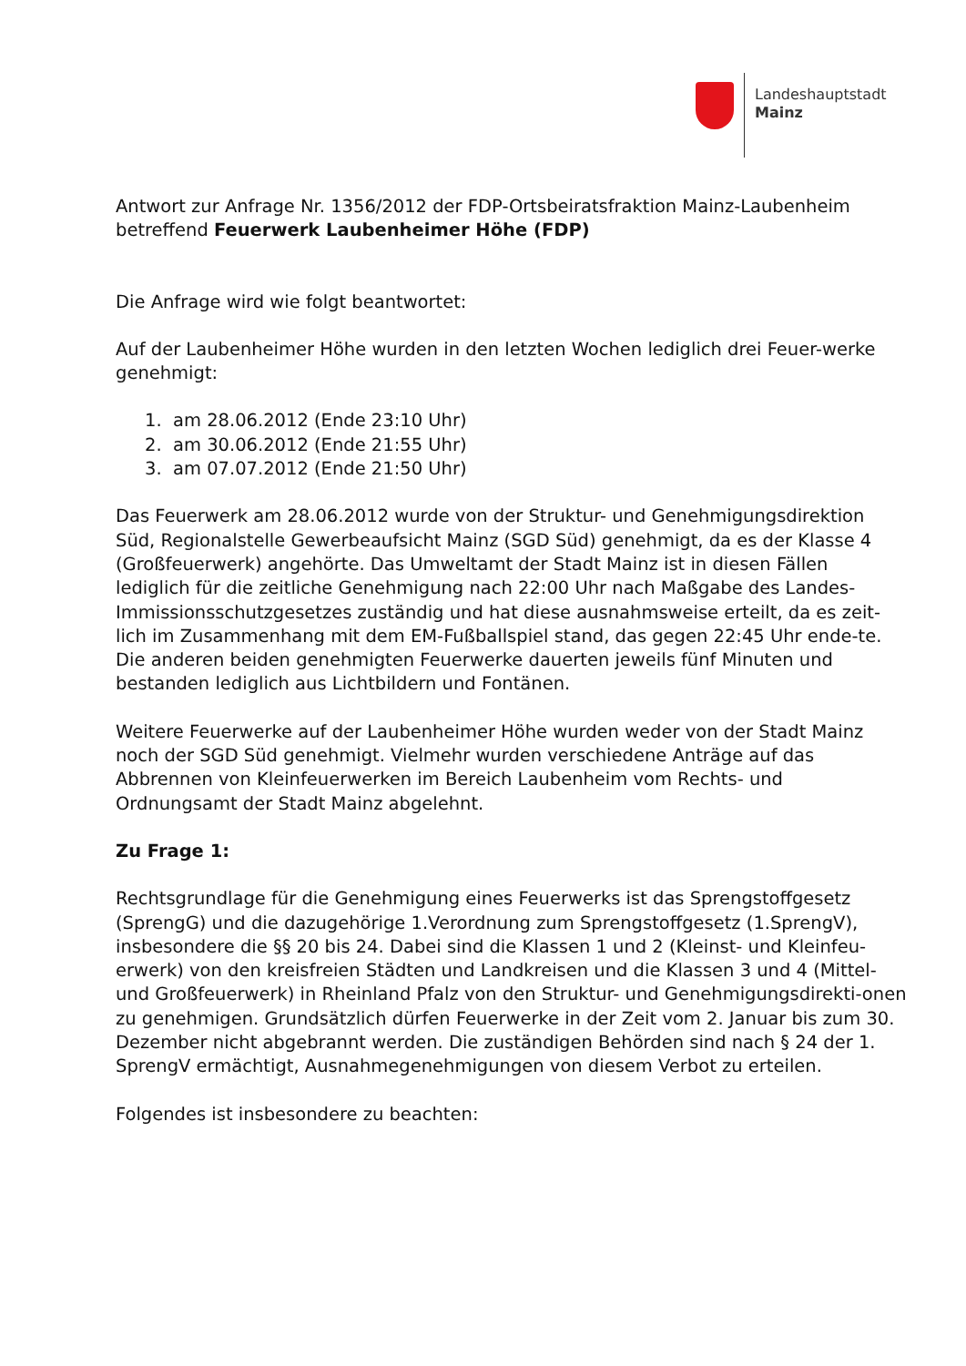Landeshauptstadt
Mainz
Antwort zur Anfrage Nr. 1356/2012 der FDP-Ortsbeiratsfraktion Mainz-Laubenheim betreffend Feuerwerk Laubenheimer Höhe (FDP)
Die Anfrage wird wie folgt beantwortet:
Auf der Laubenheimer Höhe wurden in den letzten Wochen lediglich drei Feuer-werke genehmigt:
1. am 28.06.2012 (Ende 23:10 Uhr)
2. am 30.06.2012 (Ende 21:55 Uhr)
3. am 07.07.2012 (Ende 21:50 Uhr)
Das Feuerwerk am 28.06.2012 wurde von der Struktur- und Genehmigungsdirektion Süd, Regionalstelle Gewerbeaufsicht Mainz (SGD Süd) genehmigt, da es der Klasse 4 (Großfeuerwerk) angehörte. Das Umweltamt der Stadt Mainz ist in diesen Fällen lediglich für die zeitliche Genehmigung nach 22:00 Uhr nach Maßgabe des Landes-Immissionsschutzgesetzes zuständig und hat diese ausnahmsweise erteilt, da es zeit-lich im Zusammenhang mit dem EM-Fußballspiel stand, das gegen 22:45 Uhr ende-te.
Die anderen beiden genehmigten Feuerwerke dauerten jeweils fünf Minuten und bestanden lediglich aus Lichtbildern und Fontänen.
Weitere Feuerwerke auf der Laubenheimer Höhe wurden weder von der Stadt Mainz noch der SGD Süd genehmigt. Vielmehr wurden verschiedene Anträge auf das Abbrennen von Kleinfeuerwerken im Bereich Laubenheim vom Rechts- und Ordnungsamt der Stadt Mainz abgelehnt.
Zu Frage 1:
Rechtsgrundlage für die Genehmigung eines Feuerwerks ist das Sprengstoffgesetz (SprengG) und die dazugehörige 1.Verordnung zum Sprengstoffgesetz (1.SprengV), insbesondere die §§ 20 bis 24. Dabei sind die Klassen 1 und 2 (Kleinst- und Kleinfeu-erwerk) von den kreisfreien Städten und Landkreisen und die Klassen 3 und 4 (Mittel- und Großfeuerwerk) in Rheinland Pfalz von den Struktur- und Genehmigungsdirekti-onen zu genehmigen. Grundsätzlich dürfen Feuerwerke in der Zeit vom 2. Januar bis zum 30. Dezember nicht abgebrannt werden. Die zuständigen Behörden sind nach § 24 der 1. SprengV ermächtigt, Ausnahmegenehmigungen von diesem Verbot zu erteilen.
Folgendes ist insbesondere zu beachten: